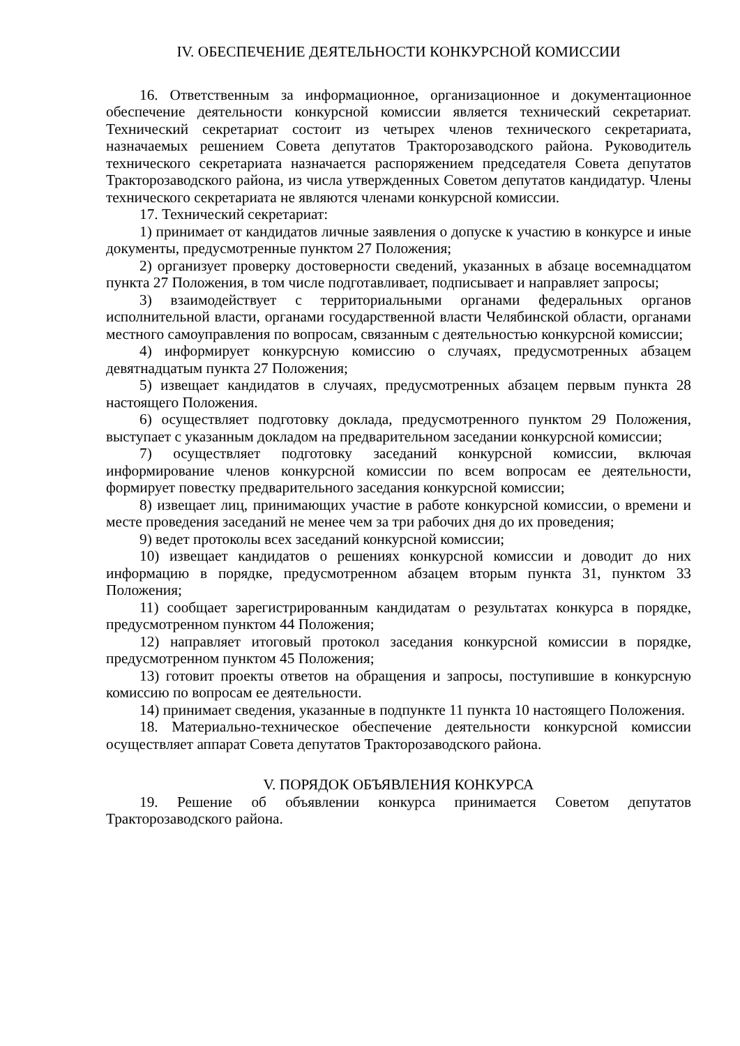IV. ОБЕСПЕЧЕНИЕ ДЕЯТЕЛЬНОСТИ КОНКУРСНОЙ КОМИССИИ
16. Ответственным за информационное, организационное и документационное обеспечение деятельности конкурсной комиссии является технический секретариат. Технический секретариат состоит из четырех членов технического секретариата, назначаемых решением Совета депутатов Тракторозаводского района. Руководитель технического секретариата назначается распоряжением председателя Совета депутатов Тракторозаводского района, из числа утвержденных Советом депутатов кандидатур. Члены технического секретариата не являются членами конкурсной комиссии.
17. Технический секретариат:
1) принимает от кандидатов личные заявления о допуске к участию в конкурсе и иные документы, предусмотренные пунктом 27 Положения;
2) организует проверку достоверности сведений, указанных в абзаце восемнадцатом пункта 27 Положения, в том числе подготавливает, подписывает и направляет запросы;
3) взаимодействует с территориальными органами федеральных органов исполнительной власти, органами государственной власти Челябинской области, органами местного самоуправления по вопросам, связанным с деятельностью конкурсной комиссии;
4) информирует конкурсную комиссию о случаях, предусмотренных абзацем девятнадцатым пункта 27 Положения;
5) извещает кандидатов в случаях, предусмотренных абзацем первым пункта 28 настоящего Положения.
6) осуществляет подготовку доклада, предусмотренного пунктом 29 Положения, выступает с указанным докладом на предварительном заседании конкурсной комиссии;
7) осуществляет подготовку заседаний конкурсной комиссии, включая информирование членов конкурсной комиссии по всем вопросам ее деятельности, формирует повестку предварительного заседания конкурсной комиссии;
8) извещает лиц, принимающих участие в работе конкурсной комиссии, о времени и месте проведения заседаний не менее чем за три рабочих дня до их проведения;
9) ведет протоколы всех заседаний конкурсной комиссии;
10) извещает кандидатов о решениях конкурсной комиссии и доводит до них информацию в порядке, предусмотренном абзацем вторым пункта 31, пунктом 33 Положения;
11) сообщает зарегистрированным кандидатам о результатах конкурса в порядке, предусмотренном пунктом 44 Положения;
12) направляет итоговый протокол заседания конкурсной комиссии в порядке, предусмотренном пунктом 45 Положения;
13) готовит проекты ответов на обращения и запросы, поступившие в конкурсную комиссию по вопросам ее деятельности.
14) принимает сведения, указанные в подпункте 11 пункта 10 настоящего Положения.
18. Материально-техническое обеспечение деятельности конкурсной комиссии осуществляет аппарат Совета депутатов Тракторозаводского района.
V. ПОРЯДОК ОБЪЯВЛЕНИЯ КОНКУРСА
19. Решение об объявлении конкурса принимается Советом депутатов Тракторозаводского района.